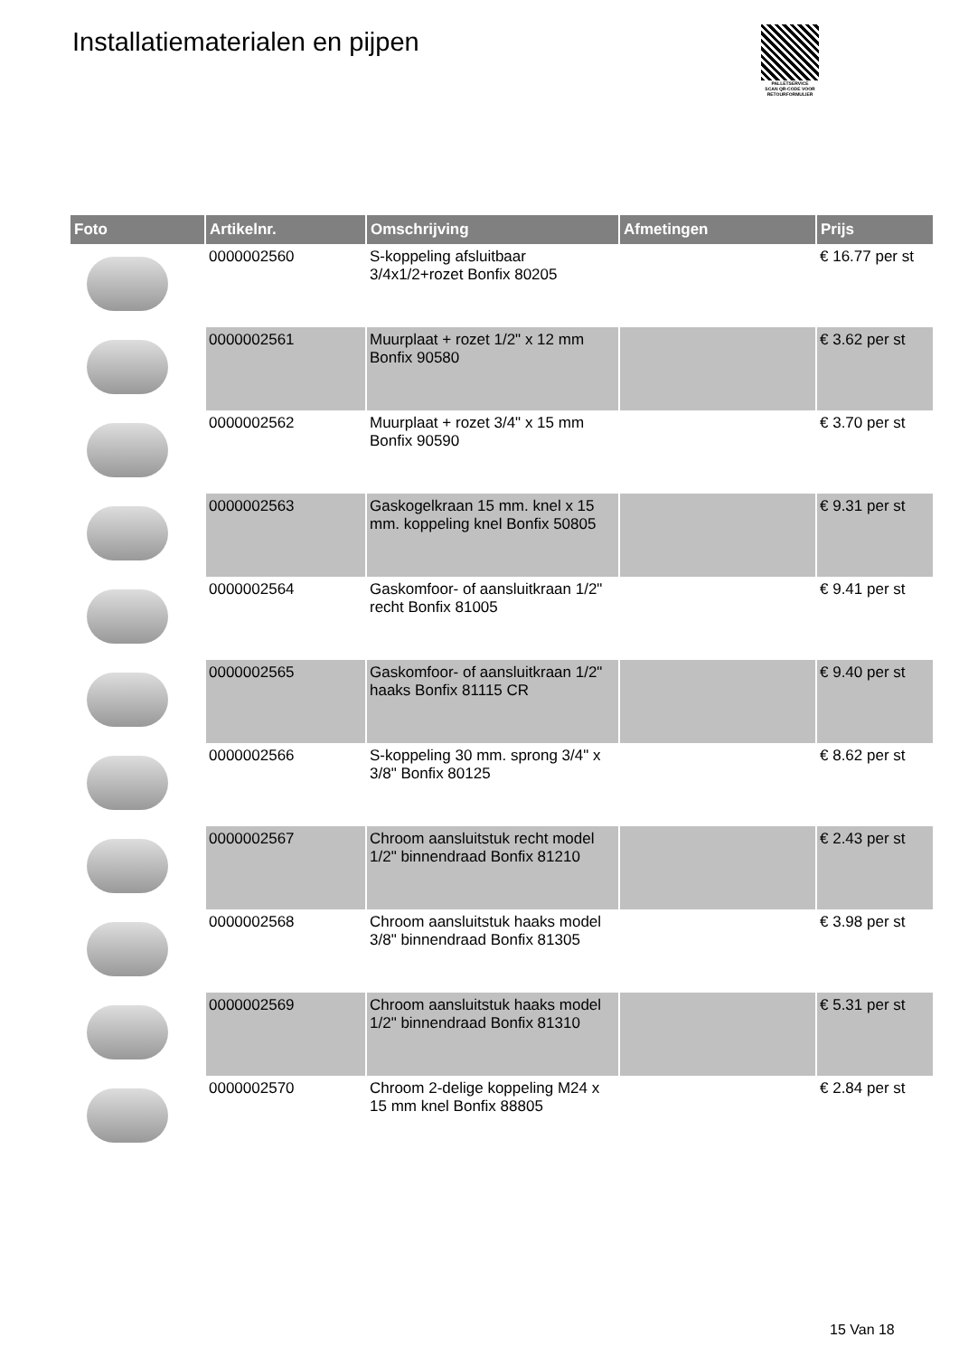Installatiematerialen en pijpen
PALLETSERVICE
SCAN QR-CODE VOOR RETOURFORMULIER
| Foto | Artikelnr. | Omschrijving | Afmetingen | Prijs |
| --- | --- | --- | --- | --- |
| | 0000002560 | S-koppeling afsluitbaar 3/4x1/2+rozet Bonfix 80205 | | € 16.77 per st |
| | 0000002561 | Muurplaat + rozet 1/2" x 12 mm Bonfix 90580 | | € 3.62 per st |
| | 0000002562 | Muurplaat + rozet 3/4" x 15 mm Bonfix 90590 | | € 3.70 per st |
| | 0000002563 | Gaskogelkraan 15 mm. knel x 15 mm. koppeling knel Bonfix 50805 | | € 9.31 per st |
| | 0000002564 | Gaskomfoor- of aansluitkraan 1/2" recht Bonfix 81005 | | € 9.41 per st |
| | 0000002565 | Gaskomfoor- of aansluitkraan 1/2" haaks Bonfix 81115 CR | | € 9.40 per st |
| | 0000002566 | S-koppeling 30 mm. sprong 3/4" x 3/8" Bonfix 80125 | | € 8.62 per st |
| | 0000002567 | Chroom aansluitstuk recht model 1/2" binnendraad Bonfix 81210 | | € 2.43 per st |
| | 0000002568 | Chroom aansluitstuk haaks model 3/8" binnendraad Bonfix 81305 | | € 3.98 per st |
| | 0000002569 | Chroom aansluitstuk haaks model 1/2" binnendraad Bonfix 81310 | | € 5.31 per st |
| | 0000002570 | Chroom 2-delige koppeling M24 x 15 mm knel Bonfix 88805 | | € 2.84 per st |
15 Van 18